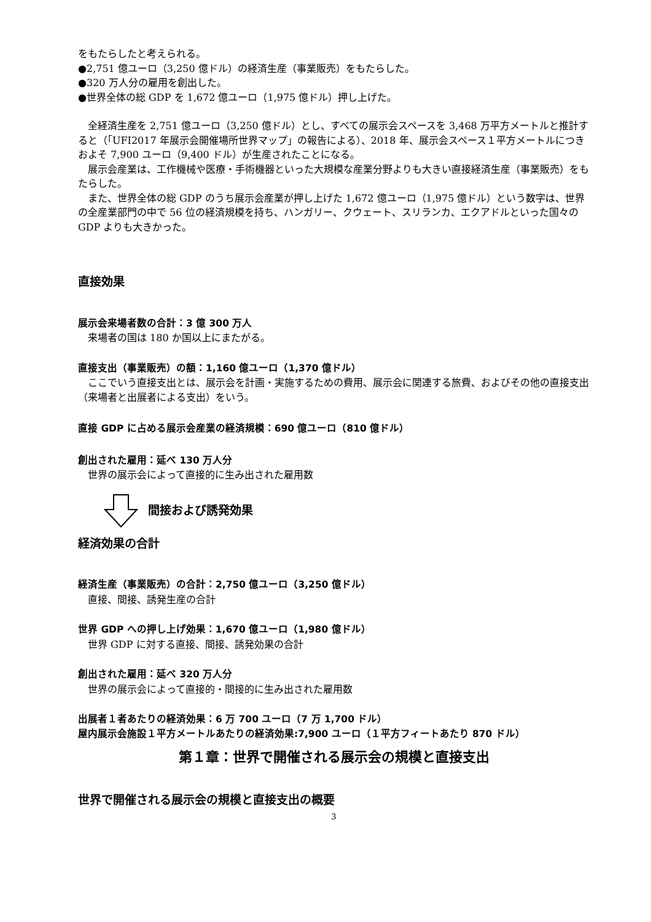をもたらしたと考えられる。
●2,751 億ユーロ（3,250 億ドル）の経済生産（事業販売）をもたらした。
●320 万人分の雇用を創出した。
●世界全体の総 GDP を 1,672 億ユーロ（1,975 億ドル）押し上げた。
全経済生産を 2,751 億ユーロ（3,250 億ドル）とし、すべての展示会スペースを 3,468 万平方メートルと推計すると（「UFI2017 年展示会開催場所世界マップ」の報告による）、2018 年、展示会スペース１平方メートルにつきおよそ 7,900 ユーロ（9,400 ドル）が生産されたことになる。
展示会産業は、工作機械や医療・手術機器といった大規模な産業分野よりも大きい直接経済生産（事業販売）をもたらした。
また、世界全体の総 GDP のうち展示会産業が押し上げた 1,672 億ユーロ（1,975 億ドル）という数字は、世界の全産業部門の中で 56 位の経済規模を持ち、ハンガリー、クウェート、スリランカ、エクアドルといった国々の GDP よりも大きかった。
直接効果
展示会来場者数の合計：3 億 300 万人
来場者の国は 180 か国以上にまたがる。
直接支出（事業販売）の額：1,160 億ユーロ（1,370 億ドル）
ここでいう直接支出とは、展示会を計画・実施するための費用、展示会に関連する旅費、およびその他の直接支出（来場者と出展者による支出）をいう。
直接 GDP に占める展示会産業の経済規模：690 億ユーロ（810 億ドル）
創出された雇用：延べ 130 万人分
世界の展示会によって直接的に生み出された雇用数
間接および誘発効果
経済効果の合計
経済生産（事業販売）の合計：2,750 億ユーロ（3,250 億ドル）
直接、間接、誘発生産の合計
世界 GDP への押し上げ効果：1,670 億ユーロ（1,980 億ドル）
世界 GDP に対する直接、間接、誘発効果の合計
創出された雇用：延べ 320 万人分
世界の展示会によって直接的・間接的に生み出された雇用数
出展者１者あたりの経済効果：6 万 700 ユーロ（7 万 1,700 ドル）
屋内展示会施設１平方メートルあたりの経済効果:7,900 ユーロ（１平方フィートあたり 870 ドル）
第１章：世界で開催される展示会の規模と直接支出
世界で開催される展示会の規模と直接支出の概要
3